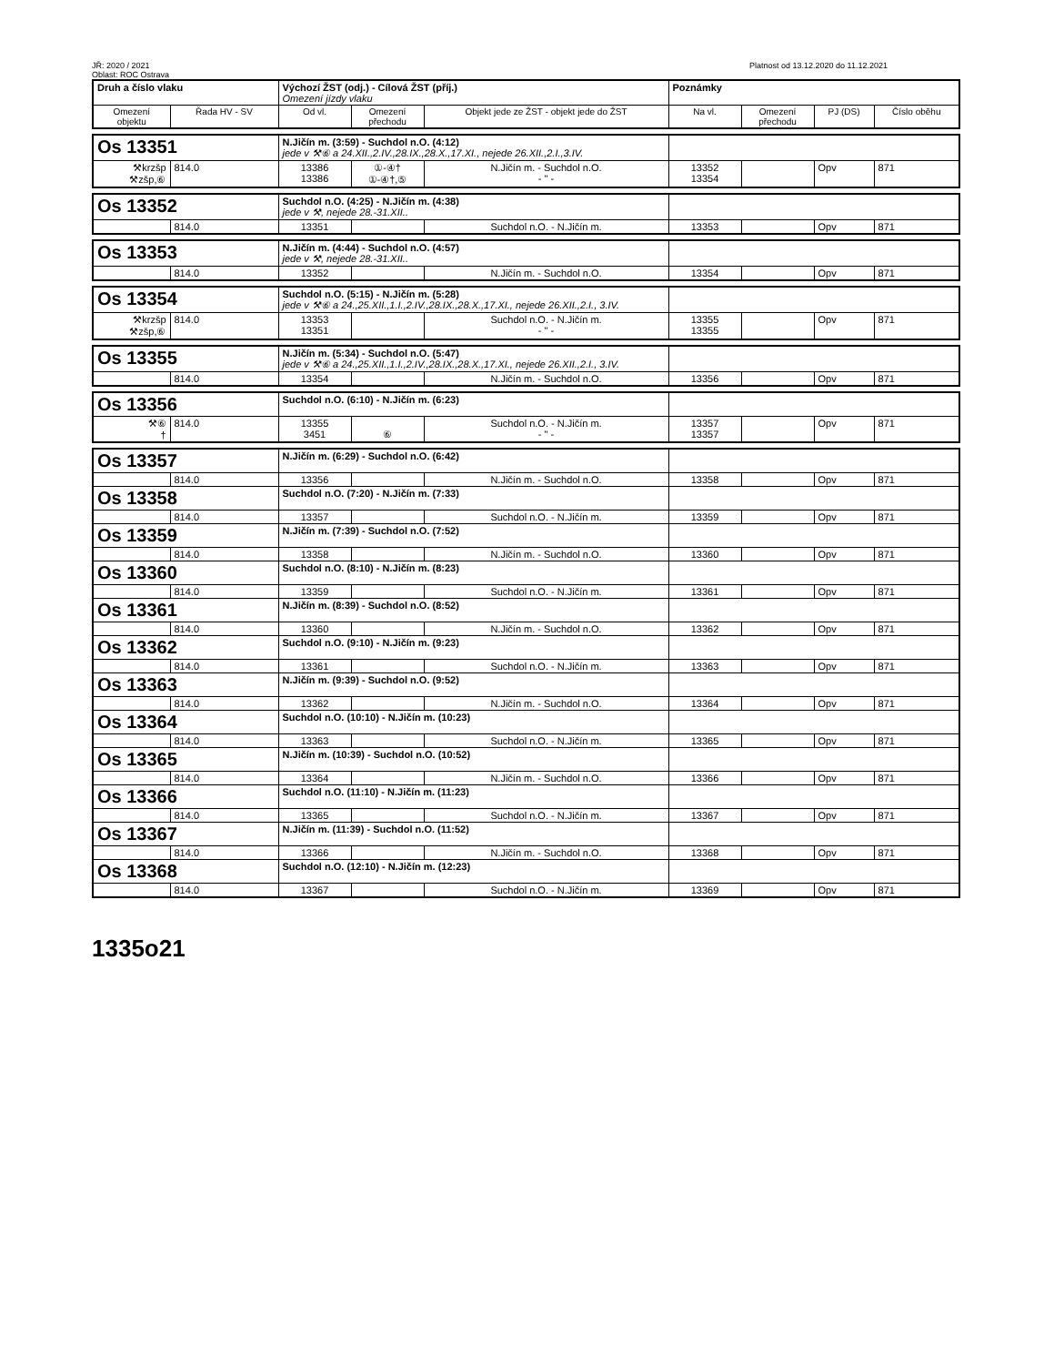JŘ: 2020 / 2021
Oblast: ROC Ostrava
Platnost od 13.12.2020 do 11.12.2021
| Druh a číslo vlaku | | Výchozí ŽST (odj.) - Cílová ŽST (příj.) Omezení jízdy vlaku | | | Poznámky | | | |
| --- | --- | --- | --- | --- | --- | --- | --- | --- |
| Omezení objektu | Řada HV - SV | Od vl. | Omezení přechodu | Objekt jede ze ŽST - objekt jede do ŽST | Na vl. | Omezení přechodu | PJ (DS) | Číslo oběhu |
| Os 13351 | | N.Jičín m. (3:59) - Suchdol n.O. (4:12) jede v ⚒⑥ a 24.XII.,2.IV.,28.IX.,28.X.,17.XI., nejede 26.XII.,2.I.,3.IV. | | | | | | |
| ⚒krzšp ⚒zšp,⑥ | 814.0 | 13386 13386 | ①-④† ①-④†,⑤ | N.Jičín m. - Suchdol n.O. - " - | 13352 13354 | | Opv | 871 |
| Os 13352 | | Suchdol n.O. (4:25) - N.Jičín m. (4:38) jede v ⚒, nejede 28.-31.XII.. | | | | | | |
| | 814.0 | 13351 | | Suchdol n.O. - N.Jičín m. | 13353 | | Opv | 871 |
| Os 13353 | | N.Jičín m. (4:44) - Suchdol n.O. (4:57) jede v ⚒, nejede 28.-31.XII.. | | | | | | |
| | 814.0 | 13352 | | N.Jičín m. - Suchdol n.O. | 13354 | | Opv | 871 |
| Os 13354 | | Suchdol n.O. (5:15) - N.Jičín m. (5:28) jede v ⚒⑥ a 24.,25.XII.,1.I.,2.IV.,28.IX.,28.X.,17.XI., nejede 26.XII.,2.I., 3.IV. | | | | | | |
| ⚒krzšp ⚒zšp,⑥ | 814.0 | 13353 13351 | | Suchdol n.O. - N.Jičín m. - " - | 13355 13355 | | Opv | 871 |
| Os 13355 | | N.Jičín m. (5:34) - Suchdol n.O. (5:47) jede v ⚒⑥ a 24.,25.XII.,1.I.,2.IV.,28.IX.,28.X.,17.XI., nejede 26.XII.,2.I., 3.IV. | | | | | | |
| | 814.0 | 13354 | | N.Jičín m. - Suchdol n.O. | 13356 | | Opv | 871 |
| Os 13356 | | Suchdol n.O. (6:10) - N.Jičín m. (6:23) | | | | | | |
| ⚒⑥ † | 814.0 | 13355 3451 | ⑥ | Suchdol n.O. - N.Jičín m. - " - | 13357 13357 | | Opv | 871 |
| Os 13357 | | N.Jičín m. (6:29) - Suchdol n.O. (6:42) | | | | | | |
| | 814.0 | 13356 | | N.Jičín m. - Suchdol n.O. | 13358 | | Opv | 871 |
| Os 13358 | | Suchdol n.O. (7:20) - N.Jičín m. (7:33) | | | | | | |
| | 814.0 | 13357 | | Suchdol n.O. - N.Jičín m. | 13359 | | Opv | 871 |
| Os 13359 | | N.Jičín m. (7:39) - Suchdol n.O. (7:52) | | | | | | |
| | 814.0 | 13358 | | N.Jičín m. - Suchdol n.O. | 13360 | | Opv | 871 |
| Os 13360 | | Suchdol n.O. (8:10) - N.Jičín m. (8:23) | | | | | | |
| | 814.0 | 13359 | | Suchdol n.O. - N.Jičín m. | 13361 | | Opv | 871 |
| Os 13361 | | N.Jičín m. (8:39) - Suchdol n.O. (8:52) | | | | | | |
| | 814.0 | 13360 | | N.Jičín m. - Suchdol n.O. | 13362 | | Opv | 871 |
| Os 13362 | | Suchdol n.O. (9:10) - N.Jičín m. (9:23) | | | | | | |
| | 814.0 | 13361 | | Suchdol n.O. - N.Jičín m. | 13363 | | Opv | 871 |
| Os 13363 | | N.Jičín m. (9:39) - Suchdol n.O. (9:52) | | | | | | |
| | 814.0 | 13362 | | N.Jičín m. - Suchdol n.O. | 13364 | | Opv | 871 |
| Os 13364 | | Suchdol n.O. (10:10) - N.Jičín m. (10:23) | | | | | | |
| | 814.0 | 13363 | | Suchdol n.O. - N.Jičín m. | 13365 | | Opv | 871 |
| Os 13365 | | N.Jičín m. (10:39) - Suchdol n.O. (10:52) | | | | | | |
| | 814.0 | 13364 | | N.Jičín m. - Suchdol n.O. | 13366 | | Opv | 871 |
| Os 13366 | | Suchdol n.O. (11:10) - N.Jičín m. (11:23) | | | | | | |
| | 814.0 | 13365 | | Suchdol n.O. - N.Jičín m. | 13367 | | Opv | 871 |
| Os 13367 | | N.Jičín m. (11:39) - Suchdol n.O. (11:52) | | | | | | |
| | 814.0 | 13366 | | N.Jičín m. - Suchdol n.O. | 13368 | | Opv | 871 |
| Os 13368 | | Suchdol n.O. (12:10) - N.Jičín m. (12:23) | | | | | | |
| | 814.0 | 13367 | | Suchdol n.O. - N.Jičín m. | 13369 | | Opv | 871 |
1335o21